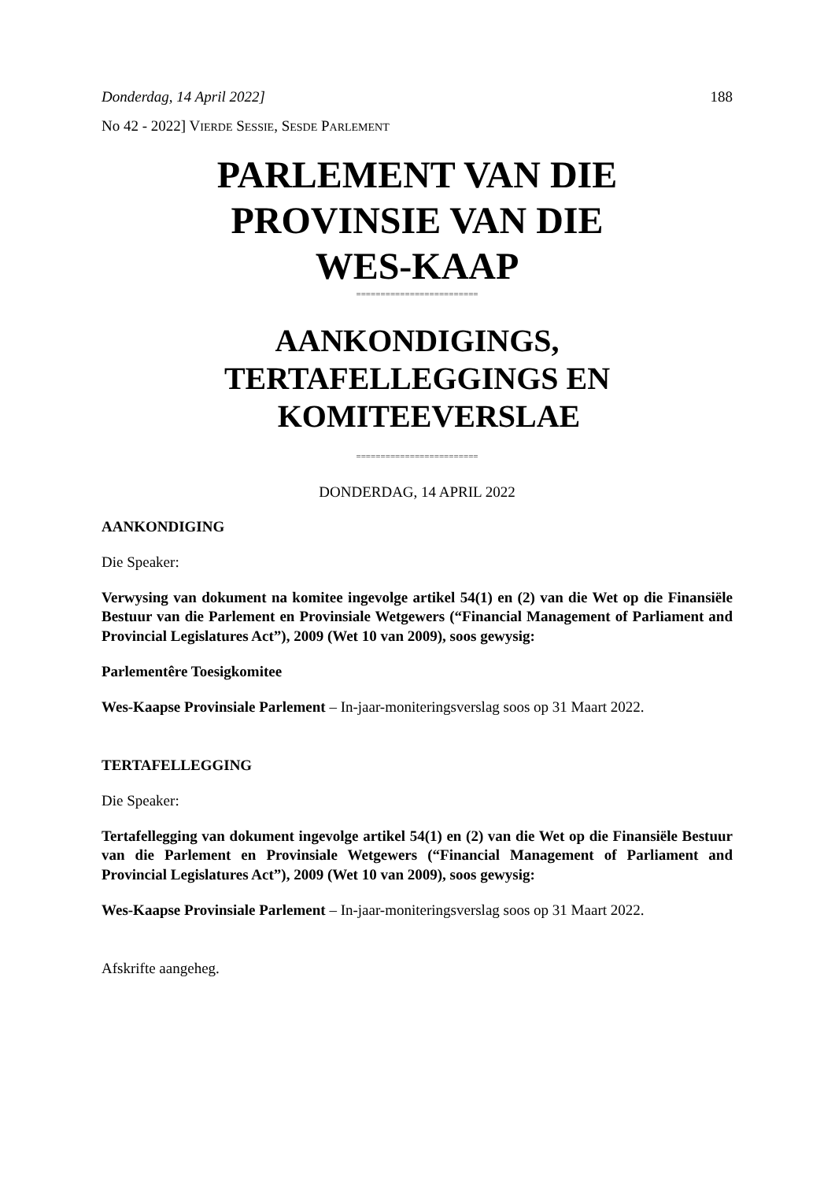Donderdag, 14 April 2022] 188
No 42 - 2022] VIERDE SESSIE, SESDE PARLEMENT
PARLEMENT VAN DIE
PROVINSIE VAN DIE
WES-KAAP
=========================
AANKONDIGINGS,
TERTAFELLEGGINGS EN
KOMITEEVERSLAE
=========================
DONDERDAG, 14 APRIL 2022
AANKONDIGING
Die Speaker:
Verwysing van dokument na komitee ingevolge artikel 54(1) en (2) van die Wet op die Finansiële Bestuur van die Parlement en Provinsiale Wetgewers (“Financial Management of Parliament and Provincial Legislatures Act”), 2009 (Wet 10 van 2009), soos gewysig:
Parlementêre Toesigkomitee
Wes-Kaapse Provinsiale Parlement – In-jaar-moniteringsverslag soos op 31 Maart 2022.
TERTAFELLEGGING
Die Speaker:
Tertafellegging van dokument ingevolge artikel 54(1) en (2) van die Wet op die Finansiële Bestuur van die Parlement en Provinsiale Wetgewers (“Financial Management of Parliament and Provincial Legislatures Act”), 2009 (Wet 10 van 2009), soos gewysig:
Wes-Kaapse Provinsiale Parlement – In-jaar-moniteringsverslag soos op 31 Maart 2022.
Afskrifte aangeheg.